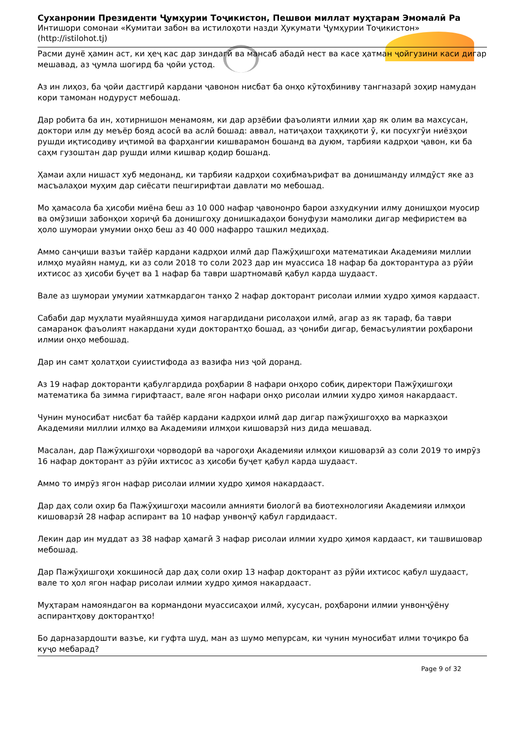Суханронии Президенти Ҷумҳурии Тоҷикистон, Пешвои миллат муҳтарам Эмомалӣ Ра
Интишори сомонаи «Кумитаи забон ва истилоҳоти назди Ҳукумати Ҷумҳурии Тоҷикистон» (http://istilohot.tj)
Расми дунё ҳамин аст, ки ҳеҷ кас дар зиндагӣ ва мансаб абадӣ нест ва касе ҳатман ҷойгузини каси дигар мешавад, аз ҷумла шогирд ба ҷойи устод.
Аз ин лиҳоз, ба ҷойи дастгирӣ кардани ҷавонон нисбат ба онҳо кӯтоҳбиниву тангназарӣ зоҳир намудан кори тамоман нодуруст мебошад.
Дар робита ба ин, хотирнишон менамоям, ки дар арзёбии фаъолияти илмии ҳар як олим ва махсусан, доктори илм ду меъёр бояд асосӣ ва аслӣ бошад: аввал, натиҷаҳои таҳқиқоти ӯ, ки посухгӯи ниёзҳои рушди иқтисодиву иҷтимоӣ ва фарҳангии кишварамон бошанд ва дуюм, тарбияи кадрҳои ҷавон, ки ба саҳм гузоштан дар рушди илми кишвар қодир бошанд.
Ҳамаи аҳли нишаст хуб медонанд, ки тарбияи кадрҳои соҳибмаърифат ва донишманду илмдӯст яке аз масъалаҳои муҳим дар сиёсати пешгирифтаи давлати мо мебошад.
Мо ҳамасола ба ҳисоби миёна беш аз 10 000 нафар ҷавононро барои азхудкунии илму донишҳои муосир ва омӯзиши забонҳои хориҷӣ ба донишгоҳу донишкадаҳои бонуфузи мамолики дигар мефиристем ва ҳоло шумораи умумии онҳо беш аз 40 000 нафарро ташкил медиҳад.
Аммо санҷиши вазъи тайёр кардани кадрҳои илмӣ дар Пажӯҳишгоҳи математикаи Академияи миллии илмҳо муайян намуд, ки аз соли 2018 то соли 2023 дар ин муассиса 18 нафар ба докторантура аз рӯйи ихтисос аз ҳисоби буҷет ва 1 нафар ба таври шартномавӣ қабул карда шудааст.
Вале аз шумораи умумии хатмкардагон танҳо 2 нафар докторант рисолаи илмии худро ҳимоя кардааст.
Сабаби дар муҳлати муайяншуда ҳимоя нагардидани рисолаҳои илмӣ, агар аз як тараф, ба таври самаранок фаъолият накардани худи докторантҳо бошад, аз ҷониби дигар, бемасъулиятии роҳбарони илмии онҳо мебошад.
Дар ин самт ҳолатҳои суиистифода аз вазифа низ ҷой доранд.
Аз 19 нафар докторанти қабулгардида роҳбарии 8 нафари онҳоро собиқ директори Пажӯҳишгоҳи математика ба зимма гирифтааст, вале ягон нафари онҳо рисолаи илмии худро ҳимоя накардааст.
Чунин муносибат нисбат ба тайёр кардани кадрҳои илмӣ дар дигар пажӯҳишгоҳҳо ва марказҳои Академияи миллии илмҳо ва Академияи илмҳои кишоварзӣ низ дида мешавад.
Масалан, дар Пажӯҳишгоҳи чорводорӣ ва чарогоҳи Академияи илмҳои кишоварзӣ аз соли 2019 то имрӯз 16 нафар докторант аз рӯйи ихтисос аз ҳисоби буҷет қабул карда шудааст.
Аммо то имрӯз ягон нафар рисолаи илмии худро ҳимоя накардааст.
Дар даҳ соли охир ба Пажӯҳишгоҳи масоили амнияти биологӣ ва биотехнологияи Академияи илмҳои кишоварзӣ 28 нафар аспирант ва 10 нафар унвонҷӯ қабул гардидааст.
Лекин дар ин муддат аз 38 нафар ҳамагӣ 3 нафар рисолаи илмии худро ҳимоя кардааст, ки ташвишовар мебошад.
Дар Пажӯҳишгоҳи хокшиносӣ дар даҳ соли охир 13 нафар докторант аз рӯйи ихтисос қабул шудааст, вале то ҳол ягон нафар рисолаи илмии худро ҳимоя накардааст.
Муҳтарам намояндагон ва кормандони муассисаҳои илмӣ, хусусан, роҳбарони илмии унвонҷӯёну аспирантҳову докторантҳо!
Бо дарназардошти вазъе, ки гуфта шуд, ман аз шумо мепурсам, ки чунин муносибат илми тоҷикро ба куҷо мебарад?
Page 9 of 32